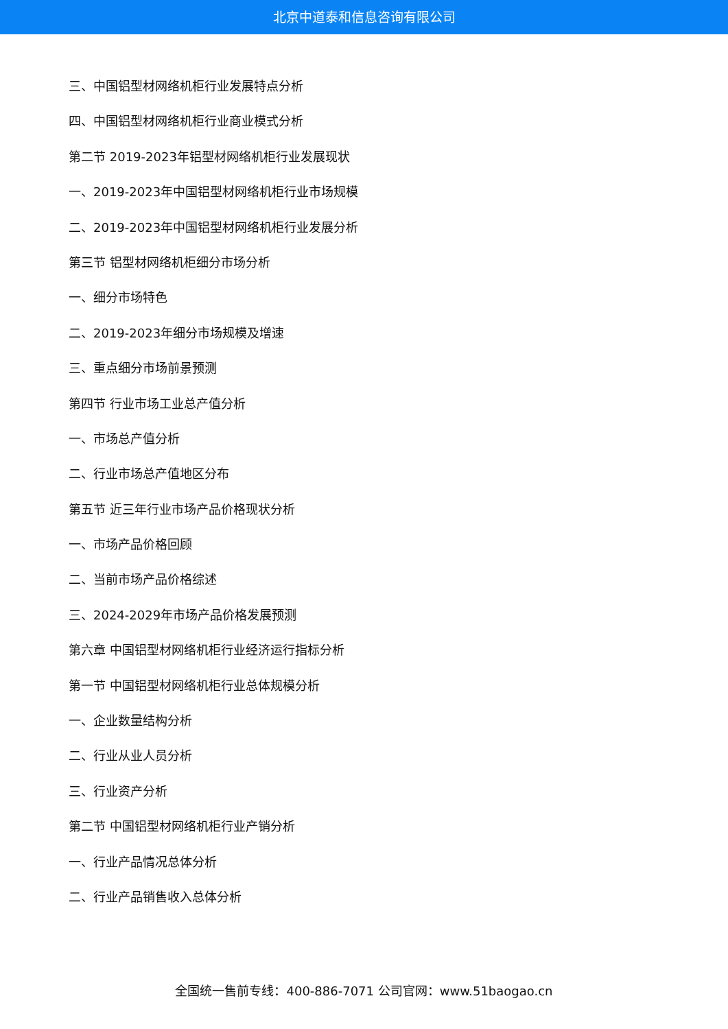北京中道泰和信息咨询有限公司
三、中国铝型材网络机柜行业发展特点分析
四、中国铝型材网络机柜行业商业模式分析
第二节 2019-2023年铝型材网络机柜行业发展现状
一、2019-2023年中国铝型材网络机柜行业市场规模
二、2019-2023年中国铝型材网络机柜行业发展分析
第三节 铝型材网络机柜细分市场分析
一、细分市场特色
二、2019-2023年细分市场规模及增速
三、重点细分市场前景预测
第四节 行业市场工业总产值分析
一、市场总产值分析
二、行业市场总产值地区分布
第五节 近三年行业市场产品价格现状分析
一、市场产品价格回顾
二、当前市场产品价格综述
三、2024-2029年市场产品价格发展预测
第六章 中国铝型材网络机柜行业经济运行指标分析
第一节 中国铝型材网络机柜行业总体规模分析
一、企业数量结构分析
二、行业从业人员分析
三、行业资产分析
第二节 中国铝型材网络机柜行业产销分析
一、行业产品情况总体分析
二、行业产品销售收入总体分析
全国统一售前专线：400-886-7071 公司官网：www.51baogao.cn